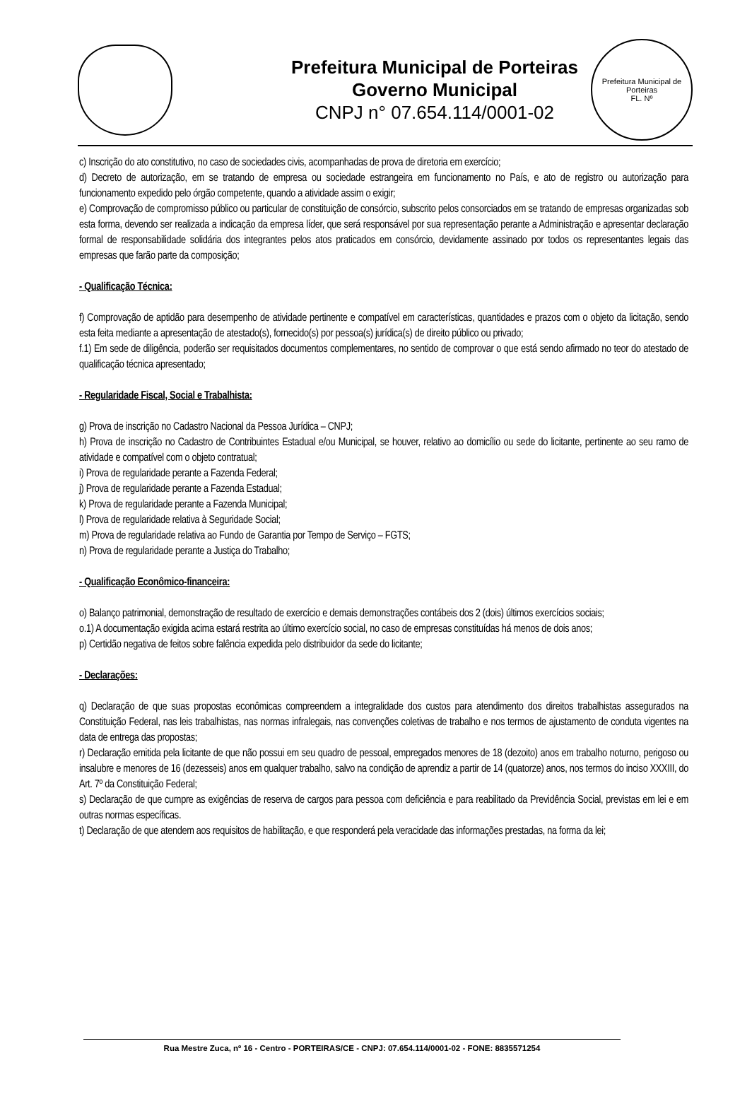Prefeitura Municipal de Porteiras
Governo Municipal
CNPJ n° 07.654.114/0001-02
Prefeitura Municipal de Porteiras
FL. Nº
c) Inscrição do ato constitutivo, no caso de sociedades civis, acompanhadas de prova de diretoria em exercício;
d) Decreto de autorização, em se tratando de empresa ou sociedade estrangeira em funcionamento no País, e ato de registro ou autorização para funcionamento expedido pelo órgão competente, quando a atividade assim o exigir;
e) Comprovação de compromisso público ou particular de constituição de consórcio, subscrito pelos consorciados em se tratando de empresas organizadas sob esta forma, devendo ser realizada a indicação da empresa líder, que será responsável por sua representação perante a Administração e apresentar declaração formal de responsabilidade solidária dos integrantes pelos atos praticados em consórcio, devidamente assinado por todos os representantes legais das empresas que farão parte da composição;
- Qualificação Técnica:
f) Comprovação de aptidão para desempenho de atividade pertinente e compatível em características, quantidades e prazos com o objeto da licitação, sendo esta feita mediante a apresentação de atestado(s), fornecido(s) por pessoa(s) jurídica(s) de direito público ou privado;
f.1) Em sede de diligência, poderão ser requisitados documentos complementares, no sentido de comprovar o que está sendo afirmado no teor do atestado de qualificação técnica apresentado;
- Regularidade Fiscal, Social e Trabalhista:
g) Prova de inscrição no Cadastro Nacional da Pessoa Jurídica – CNPJ;
h) Prova de inscrição no Cadastro de Contribuintes Estadual e/ou Municipal, se houver, relativo ao domicílio ou sede do licitante, pertinente ao seu ramo de atividade e compatível com o objeto contratual;
i) Prova de regularidade perante a Fazenda Federal;
j) Prova de regularidade perante a Fazenda Estadual;
k) Prova de regularidade perante a Fazenda Municipal;
l) Prova de regularidade relativa à Seguridade Social;
m) Prova de regularidade relativa ao Fundo de Garantia por Tempo de Serviço – FGTS;
n) Prova de regularidade perante a Justiça do Trabalho;
- Qualificação Econômico-financeira:
o) Balanço patrimonial, demonstração de resultado de exercício e demais demonstrações contábeis dos 2 (dois) últimos exercícios sociais;
o.1) A documentação exigida acima estará restrita ao último exercício social, no caso de empresas constituídas há menos de dois anos;
p) Certidão negativa de feitos sobre falência expedida pelo distribuidor da sede do licitante;
- Declarações:
q) Declaração de que suas propostas econômicas compreendem a integralidade dos custos para atendimento dos direitos trabalhistas assegurados na Constituição Federal, nas leis trabalhistas, nas normas infralegais, nas convenções coletivas de trabalho e nos termos de ajustamento de conduta vigentes na data de entrega das propostas;
r) Declaração emitida pela licitante de que não possui em seu quadro de pessoal, empregados menores de 18 (dezoito) anos em trabalho noturno, perigoso ou insalubre e menores de 16 (dezesseis) anos em qualquer trabalho, salvo na condição de aprendiz a partir de 14 (quatorze) anos, nos termos do inciso XXXIII, do Art. 7º da Constituição Federal;
s) Declaração de que cumpre as exigências de reserva de cargos para pessoa com deficiência e para reabilitado da Previdência Social, previstas em lei e em outras normas específicas.
t) Declaração de que atendem aos requisitos de habilitação, e que responderá pela veracidade das informações prestadas, na forma da lei;
Rua Mestre Zuca, nº 16 - Centro - PORTEIRAS/CE - CNPJ: 07.654.114/0001-02 - FONE: 8835571254